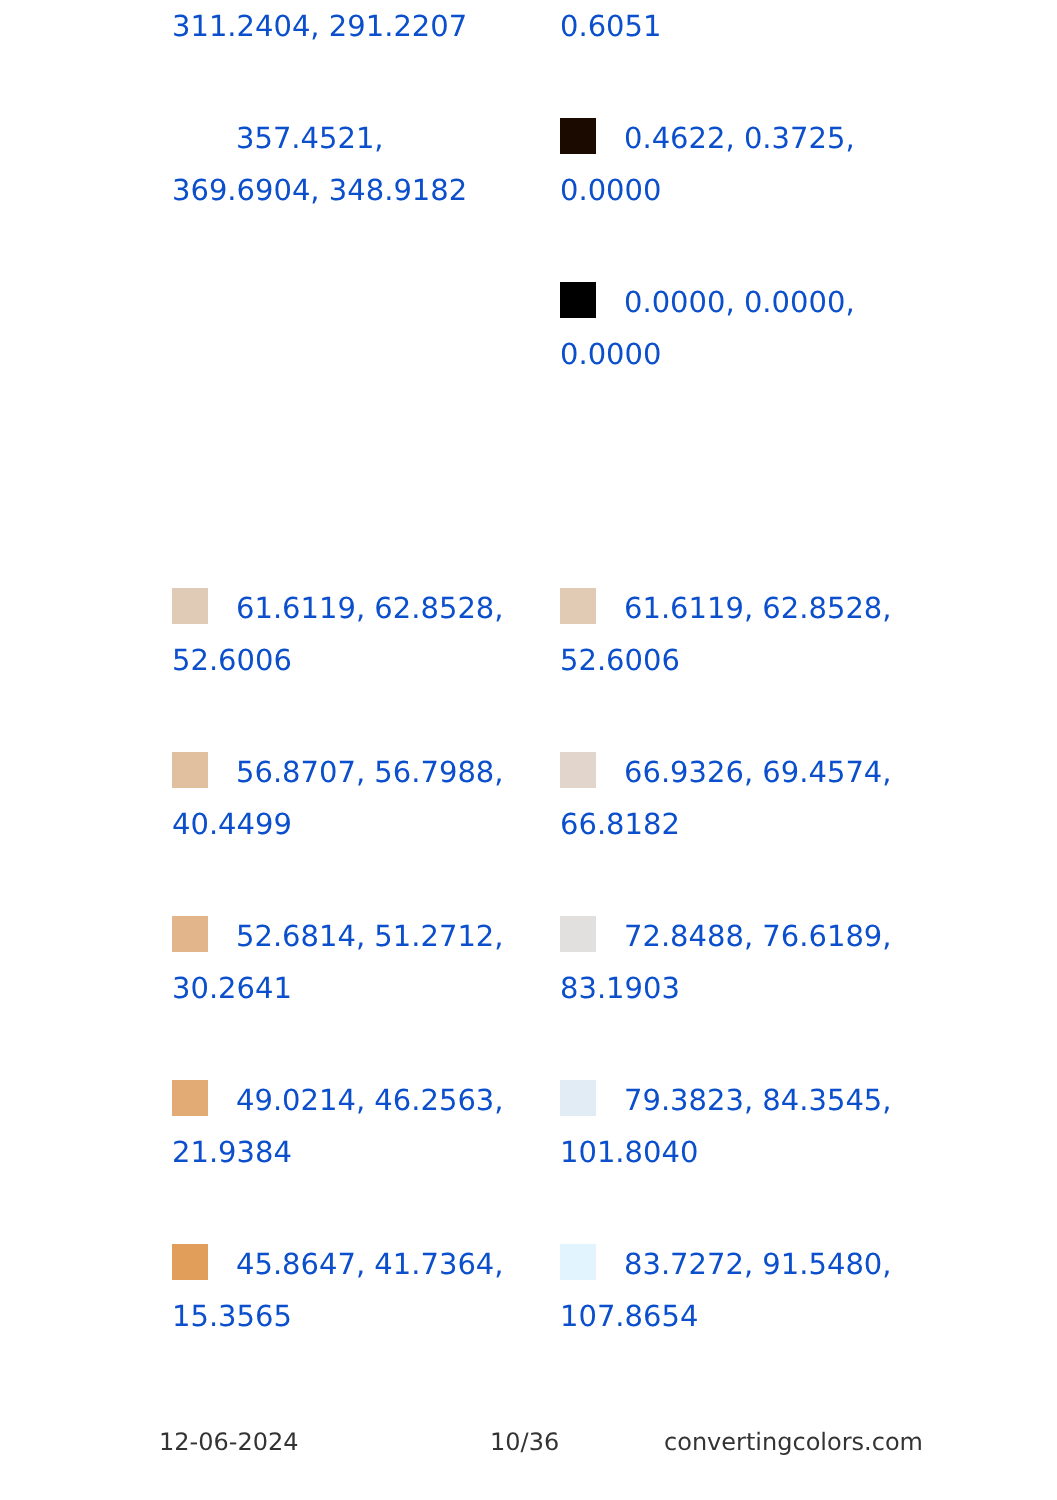311.2404, 291.2207 0.6051
357.4521, 369.6904, 348.9182
0.4622, 0.3725, 0.0000
0.0000, 0.0000, 0.0000
61.6119, 62.8528, 52.6006
61.6119, 62.8528, 52.6006
56.8707, 56.7988, 40.4499
66.9326, 69.4574, 66.8182
52.6814, 51.2712, 30.2641
72.8488, 76.6189, 83.1903
49.0214, 46.2563, 21.9384
79.3823, 84.3545, 101.8040
45.8647, 41.7364, 15.3565
83.7272, 91.5480, 107.8654
12-06-2024 10/36 convertingcolors.com